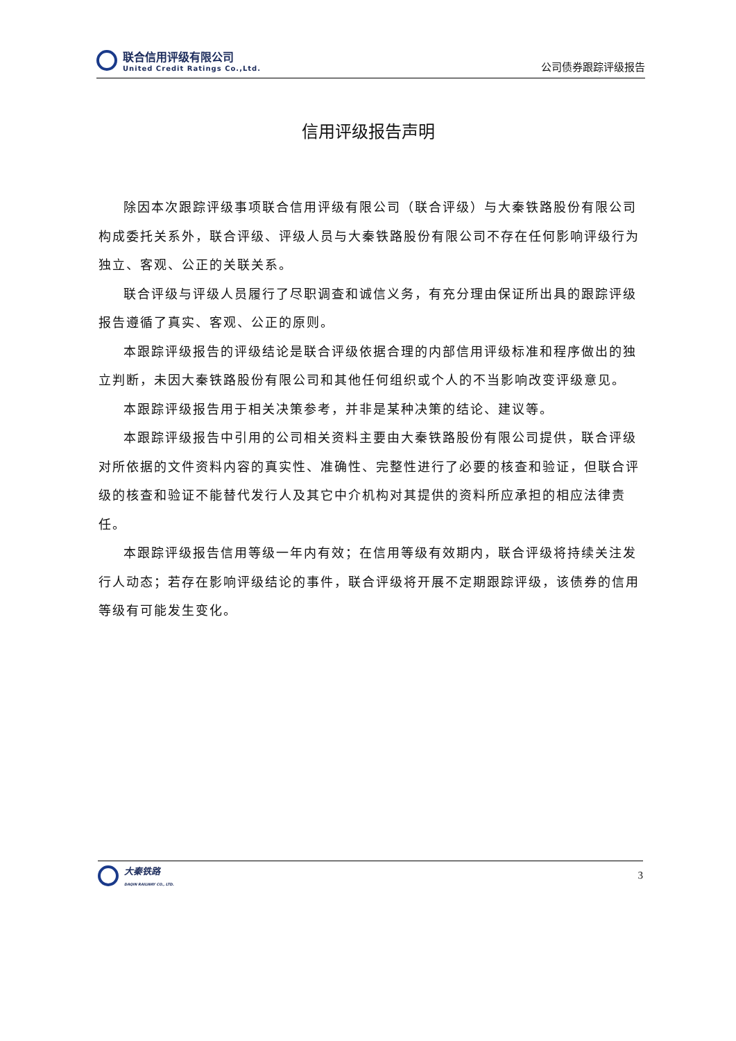联合信用评级有限公司
United Credit Ratings Co.,Ltd.
公司债券跟踪评级报告
信用评级报告声明
除因本次跟踪评级事项联合信用评级有限公司（联合评级）与大秦铁路股份有限公司构成委托关系外，联合评级、评级人员与大秦铁路股份有限公司不存在任何影响评级行为独立、客观、公正的关联关系。
联合评级与评级人员履行了尽职调查和诚信义务，有充分理由保证所出具的跟踪评级报告遵循了真实、客观、公正的原则。
本跟踪评级报告的评级结论是联合评级依据合理的内部信用评级标准和程序做出的独立判断，未因大秦铁路股份有限公司和其他任何组织或个人的不当影响改变评级意见。
本跟踪评级报告用于相关决策参考，并非是某种决策的结论、建议等。
本跟踪评级报告中引用的公司相关资料主要由大秦铁路股份有限公司提供，联合评级对所依据的文件资料内容的真实性、准确性、完整性进行了必要的核查和验证，但联合评级的核查和验证不能替代发行人及其它中介机构对其提供的资料所应承担的相应法律责任。
本跟踪评级报告信用等级一年内有效；在信用等级有效期内，联合评级将持续关注发行人动态；若存在影响评级结论的事件，联合评级将开展不定期跟踪评级，该债券的信用等级有可能发生变化。
大秦铁路
DAQIN RAILWAY CO., LTD.
3